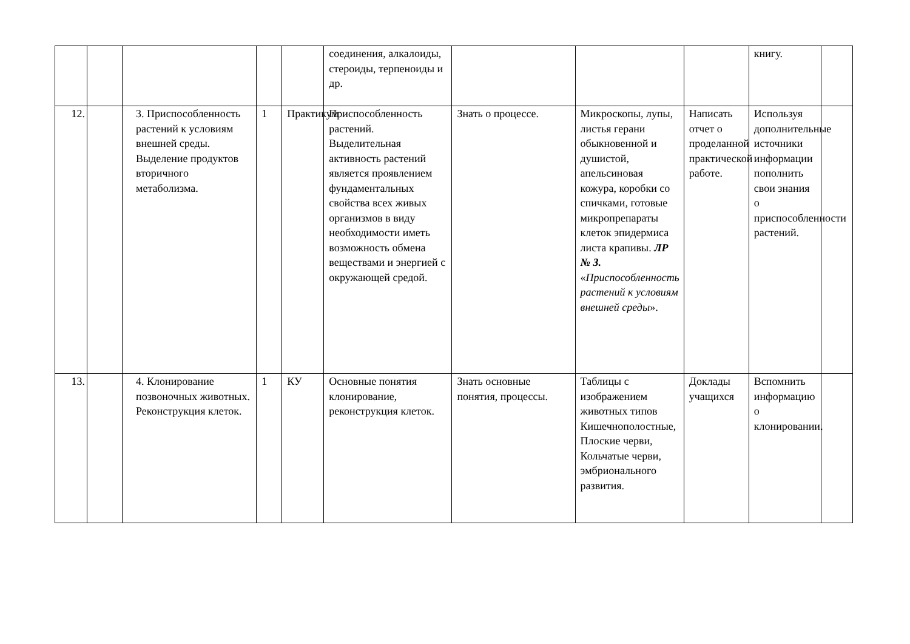| | | | | | соединения, алкалоиды, стероиды, терпеноиды и др. | | | | книгу. | |
| 12. | | 3. Приспособленность растений к условиям внешней среды. Выделение продуктов вторичного метаболизма. | 1 | Практикум | Приспособленность растений. Выделительная активность растений является проявлением фундаментальных свойства всех живых организмов в виду необходимости иметь возможность обмена веществами и энергией с окружающей средой. | Знать о процессе. | Микроскопы, лупы, листья герани обыкновенной и душистой, апельсиновая кожура, коробки со спичками, готовые микропрепараты клеток эпидермиса листа крапивы. ЛР № 3. « Приспособленность растений к условиям внешней среды ». | Написать отчет о проделанной практической работе. | Используя дополнительные источники информации пополнить свои знания о приспособленности растений. | |
| 13. | | 4. Клонирование позвоночных животных. Реконструкция клеток. | 1 | КУ | Основные понятия клонирование, реконструкция клеток. | Знать основные понятия, процессы. | Таблицы с изображением животных типов Кишечнополостные, Плоские черви, Кольчатые черви, эмбрионального развития. | Доклады учащихся | Вспомнить информацию о клонировании. | |